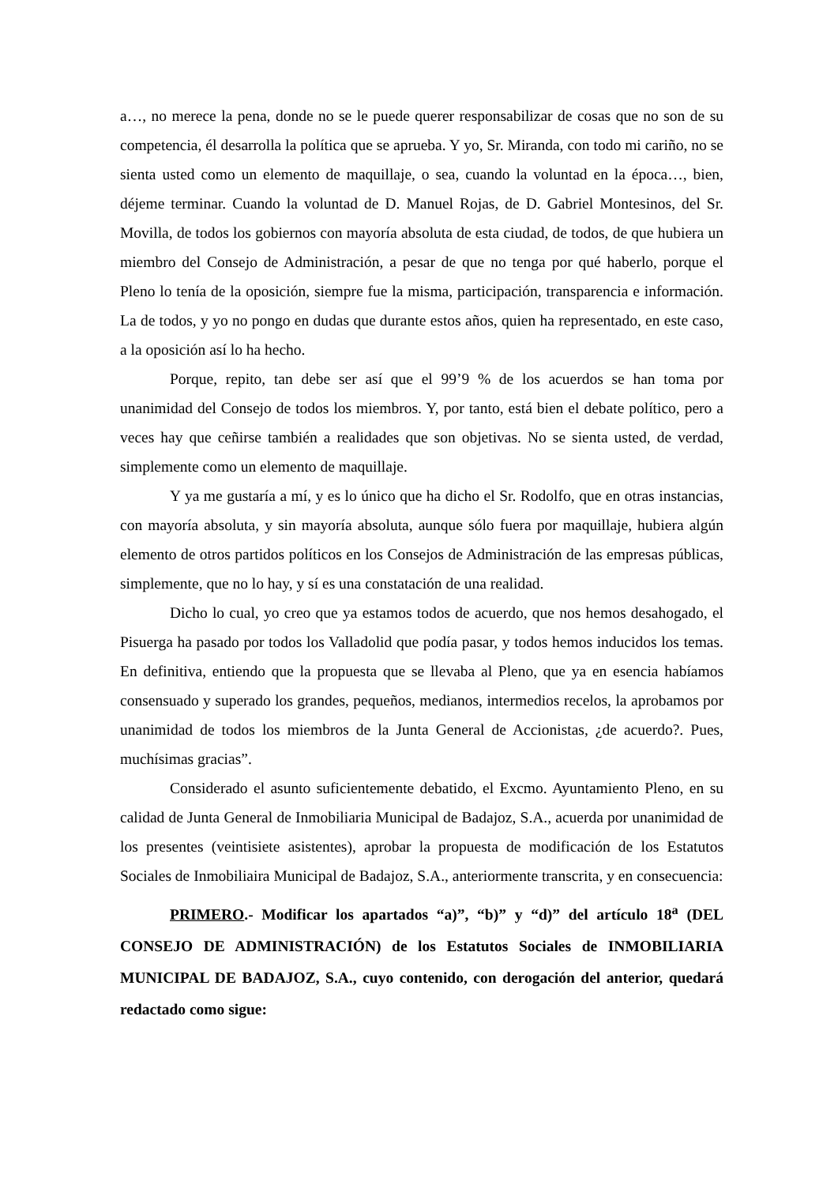a…, no merece la pena, donde no se le puede querer responsabilizar de cosas que no son de su competencia, él desarrolla la política que se aprueba. Y yo, Sr. Miranda, con todo mi cariño, no se sienta usted como un elemento de maquillaje, o sea, cuando la voluntad en la época…, bien, déjeme terminar. Cuando la voluntad de D. Manuel Rojas, de D. Gabriel Montesinos, del Sr. Movilla, de todos los gobiernos con mayoría absoluta de esta ciudad, de todos, de que hubiera un miembro del Consejo de Administración, a pesar de que no tenga por qué haberlo, porque el Pleno lo tenía de la oposición, siempre fue la misma, participación, transparencia e información. La de todos, y yo no pongo en dudas que durante estos años, quien ha representado, en este caso, a la oposición así lo ha hecho.
Porque, repito, tan debe ser así que el 99’9 % de los acuerdos se han toma por unanimidad del Consejo de todos los miembros. Y, por tanto, está bien el debate político, pero a veces hay que ceñirse también a realidades que son objetivas. No se sienta usted, de verdad, simplemente como un elemento de maquillaje.
Y ya me gustaría a mí, y es lo único que ha dicho el Sr. Rodolfo, que en otras instancias, con mayoría absoluta, y sin mayoría absoluta, aunque sólo fuera por maquillaje, hubiera algún elemento de otros partidos políticos en los Consejos de Administración de las empresas públicas, simplemente, que no lo hay, y sí es una constatación de una realidad.
Dicho lo cual, yo creo que ya estamos todos de acuerdo, que nos hemos desahogado, el Pisuerga ha pasado por todos los Valladolid que podía pasar, y todos hemos inducidos los temas. En definitiva, entiendo que la propuesta que se llevaba al Pleno, que ya en esencia habíamos consensuado y superado los grandes, pequeños, medianos, intermedios recelos, la aprobamos por unanimidad de todos los miembros de la Junta General de Accionistas, ¿de acuerdo?. Pues, muchísimas gracias”.
Considerado el asunto suficientemente debatido, el Excmo. Ayuntamiento Pleno, en su calidad de Junta General de Inmobiliaria Municipal de Badajoz, S.A., acuerda por unanimidad de los presentes (veintisiete asistentes), aprobar la propuesta de modificación de los Estatutos Sociales de Inmobiliaira Municipal de Badajoz, S.A., anteriormente transcrita, y en consecuencia:
PRIMERO.- Modificar los apartados “a)”, “b)” y “d)” del artículo 18<sup>a</sup> (DEL CONSEJO DE ADMINISTRACIÓN) de los Estatutos Sociales de INMOBILIARIA MUNICIPAL DE BADAJOZ, S.A., cuyo contenido, con derogación del anterior, quedará redactado como sigue: